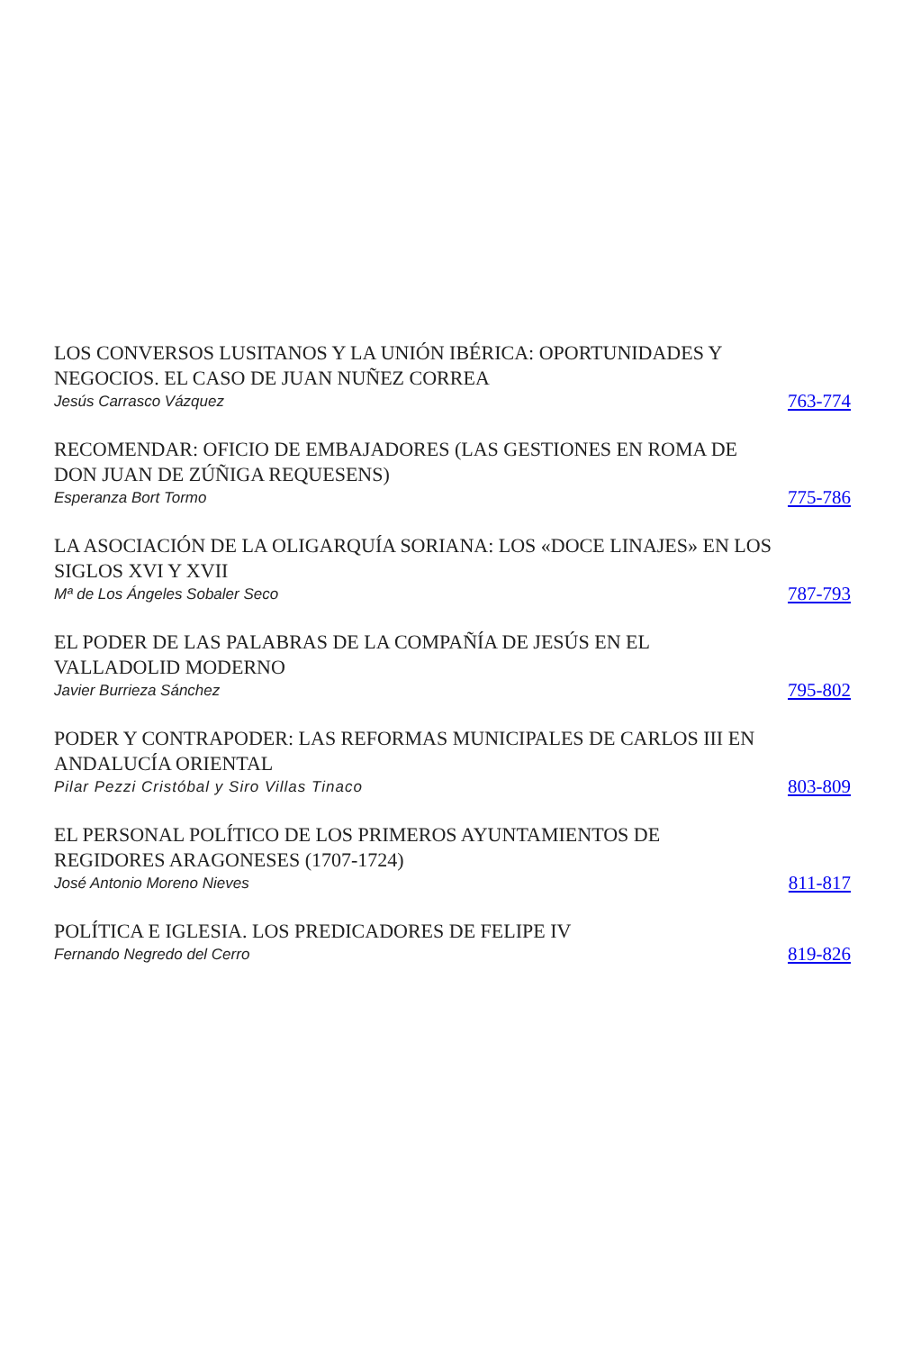LOS CONVERSOS LUSITANOS Y LA UNIÓN IBÉRICA: OPORTUNIDADES Y NEGOCIOS. EL CASO DE JUAN NUÑEZ CORREA
Jesús Carrasco Vázquez
763-774
RECOMENDAR: OFICIO DE EMBAJADORES (LAS GESTIONES EN ROMA DE DON JUAN DE ZÚÑIGA REQUESENS)
Esperanza Bort Tormo
775-786
LA ASOCIACIÓN DE LA OLIGARQUÍA SORIANA: LOS «DOCE LINAJES» EN LOS SIGLOS XVI Y XVII
Mª de Los Ángeles Sobaler Seco
787-793
EL PODER DE LAS PALABRAS DE LA COMPAÑÍA DE JESÚS EN EL VALLADOLID MODERNO
Javier Burrieza Sánchez
795-802
PODER Y CONTRAPODER: LAS REFORMAS MUNICIPALES DE CARLOS III EN ANDALUCÍA ORIENTAL
Pilar Pezzi Cristóbal y Siro Villas Tinaco
803-809
EL PERSONAL POLÍTICO DE LOS PRIMEROS AYUNTAMIENTOS DE REGIDORES ARAGONESES (1707-1724)
José Antonio Moreno Nieves
811-817
POLÍTICA E IGLESIA. LOS PREDICADORES DE FELIPE IV
Fernando Negredo del Cerro
819-826